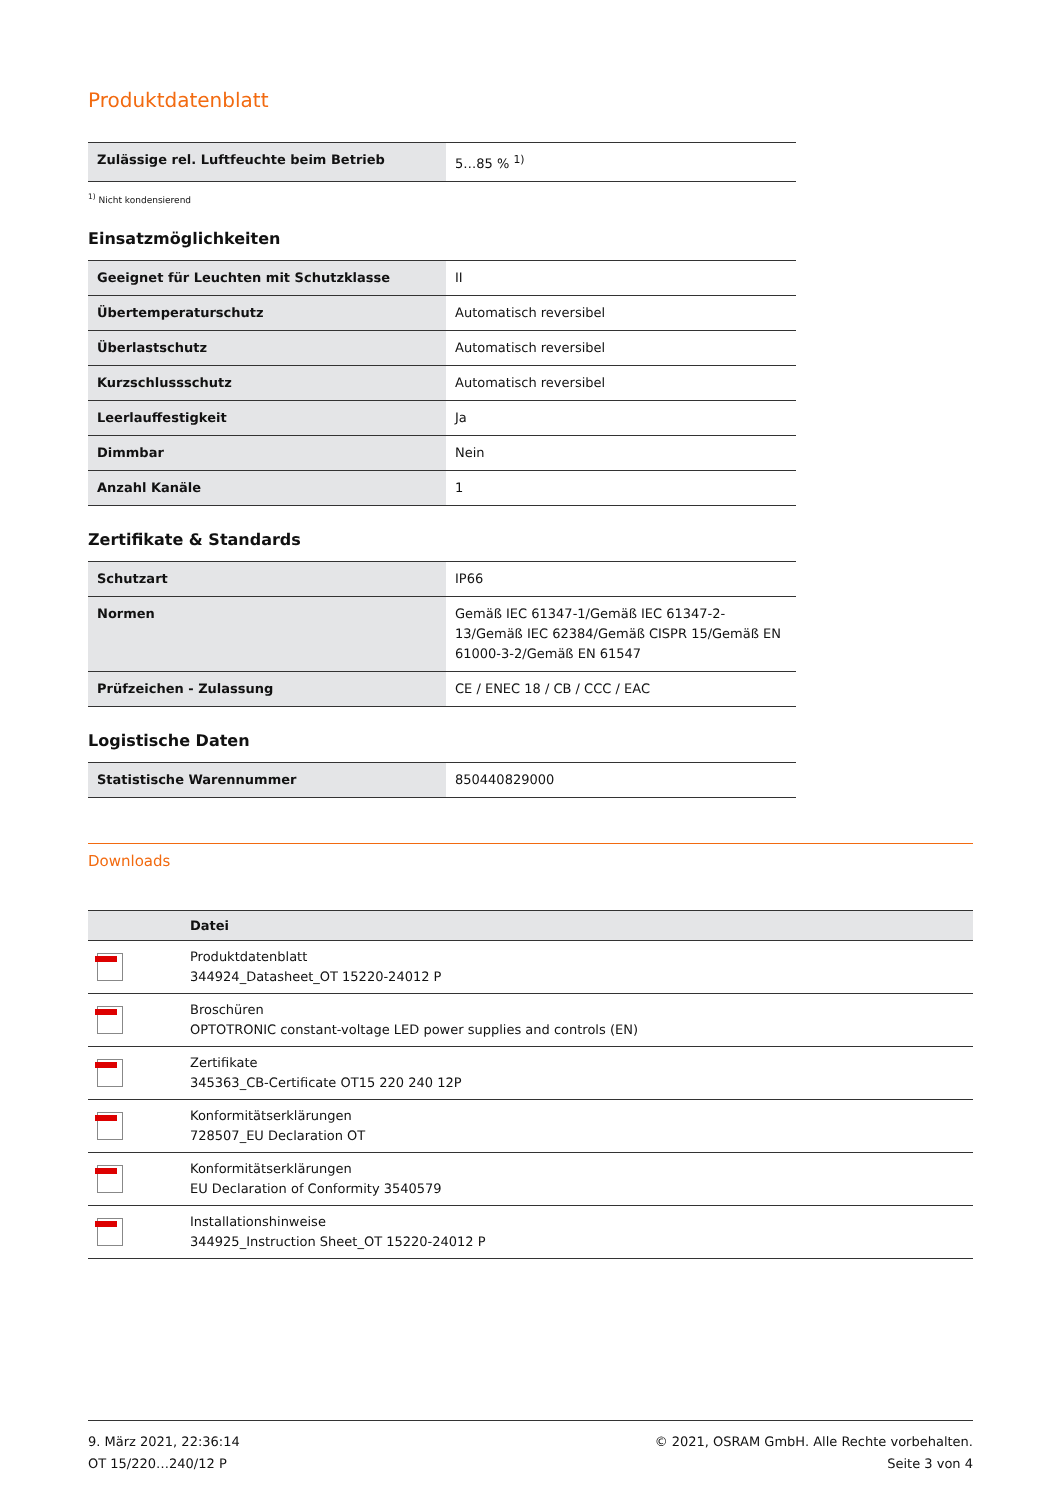Produktdatenblatt
| Zulässige rel. Luftfeuchte beim Betrieb | 5…85 % <sup>1)</sup> |
<sup>1)</sup> Nicht kondensierend
Einsatzmöglichkeiten
| Geeignet für Leuchten mit Schutzklasse | II |
| Übertemperaturschutz | Automatisch reversibel |
| Überlastschutz | Automatisch reversibel |
| Kurzschlussschutz | Automatisch reversibel |
| Leerlauffestigkeit | Ja |
| Dimmbar | Nein |
| Anzahl Kanäle | 1 |
Zertifikate & Standards
| Schutzart | IP66 |
| Normen | Gemäß IEC 61347-1/Gemäß IEC 61347-2-13/Gemäß IEC 62384/Gemäß CISPR 15/Gemäß EN 61000-3-2/Gemäß EN 61547 |
| Prüfzeichen - Zulassung | CE / ENEC 18 / CB / CCC / EAC |
Logistische Daten
| Statistische Warennummer | 850440829000 |
Downloads
| | Datei |
| --- | --- |
| | Produktdatenblatt 344924_Datasheet_OT 15220-24012 P |
| | Broschüren OPTOTRONIC constant-voltage LED power supplies and controls (EN) |
| | Zertifikate 345363_CB-Certificate OT15 220 240 12P |
| | Konformitätserklärungen 728507_EU Declaration OT |
| | Konformitätserklärungen EU Declaration of Conformity 3540579 |
| | Installationshinweise 344925_Instruction Sheet_OT 15220-24012 P |
9. März 2021, 22:36:14
OT 15/220…240/12 P
© 2021, OSRAM GmbH. Alle Rechte vorbehalten.
Seite 3 von 4